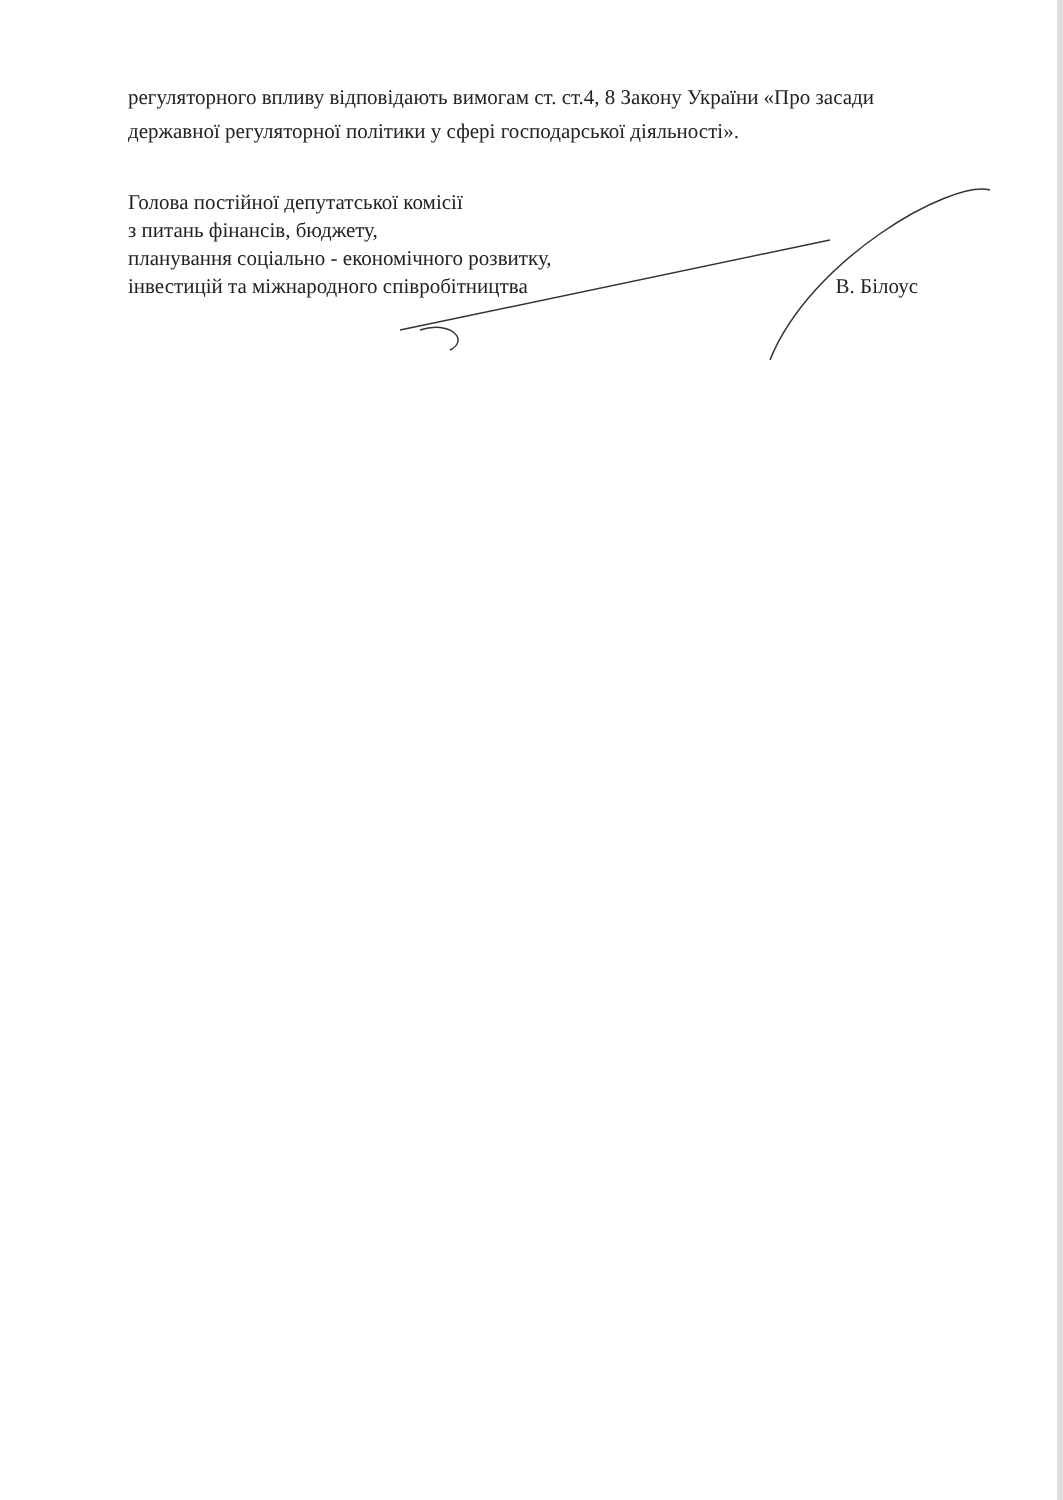регуляторного впливу відповідають вимогам ст. ст.4, 8 Закону України «Про засади державної регуляторної політики у сфері господарської діяльності».
Голова постійної депутатської комісії
з питань фінансів, бюджету,
планування соціально - економічного розвитку,
інвестицій та міжнародного співробітництва
В. Білоус